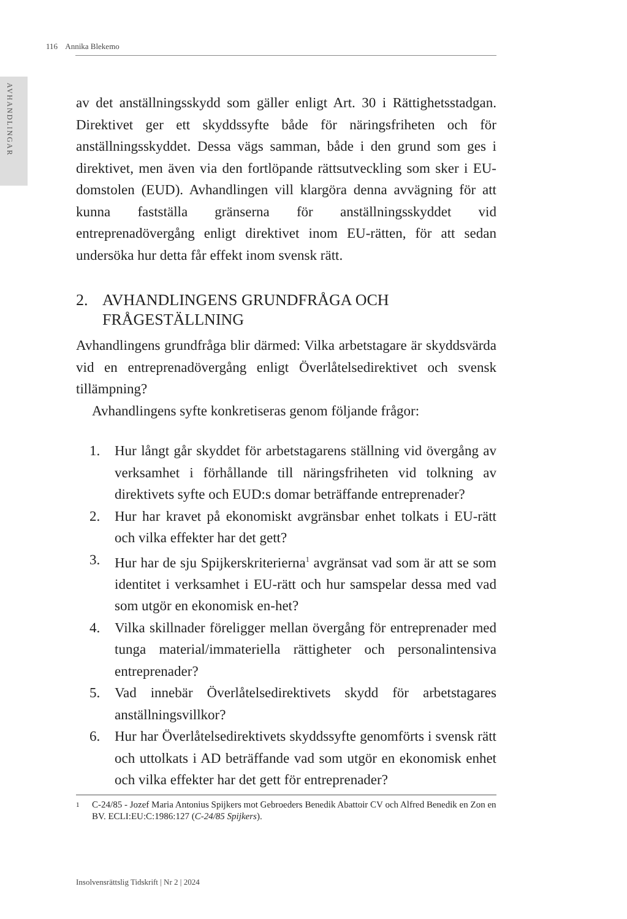116 Annika Blekemo
AVHANDLINGAR
av det anställningsskydd som gäller enligt Art. 30 i Rättighetsstadgan. Direktivet ger ett skyddssyfte både för näringsfriheten och för anställningsskyddet. Dessa vägs samman, både i den grund som ges i direktivet, men även via den fortlöpande rättsutveckling som sker i EU-domstolen (EUD). Avhandlingen vill klargöra denna avvägning för att kunna fastställa gränserna för anställningsskyddet vid entreprenadövergång enligt direktivet inom EU-rätten, för att sedan undersöka hur detta får effekt inom svensk rätt.
2. AVHANDLINGENS GRUNDFRÅGA OCH FRÅGESTÄLLNING
Avhandlingens grundfråga blir därmed: Vilka arbetstagare är skyddsvärda vid en entreprenadövergång enligt Överlåtelsedirektivet och svensk tillämpning?
Avhandlingens syfte konkretiseras genom följande frågor:
1. Hur långt går skyddet för arbetstagarens ställning vid övergång av verksamhet i förhållande till näringsfriheten vid tolkning av direktivets syfte och EUD:s domar beträffande entreprenader?
2. Hur har kravet på ekonomiskt avgränsbar enhet tolkats i EU-rätt och vilka effekter har det gett?
3. Hur har de sju Spijkerskriterierna<sup>1</sup> avgränsat vad som är att se som identitet i verksamhet i EU-rätt och hur samspelar dessa med vad som utgör en ekonomisk en-het?
4. Vilka skillnader föreligger mellan övergång för entreprenader med tunga material/immateriella rättigheter och personalintensiva entreprenader?
5. Vad innebär Överlåtelsedirektivets skydd för arbetstagares anställningsvillkor?
6. Hur har Överlåtelsedirektivets skyddssyfte genomförts i svensk rätt och uttolkats i AD beträffande vad som utgör en ekonomisk enhet och vilka effekter har det gett för entreprenader?
1
C-24/85 - Jozef Maria Antonius Spijkers mot Gebroeders Benedik Abattoir CV och Alfred Benedik en Zon en BV. ECLI:EU:C:1986:127 (C-24/85 Spijkers).
Insolvensrättslig Tidskrift | Nr 2 | 2024